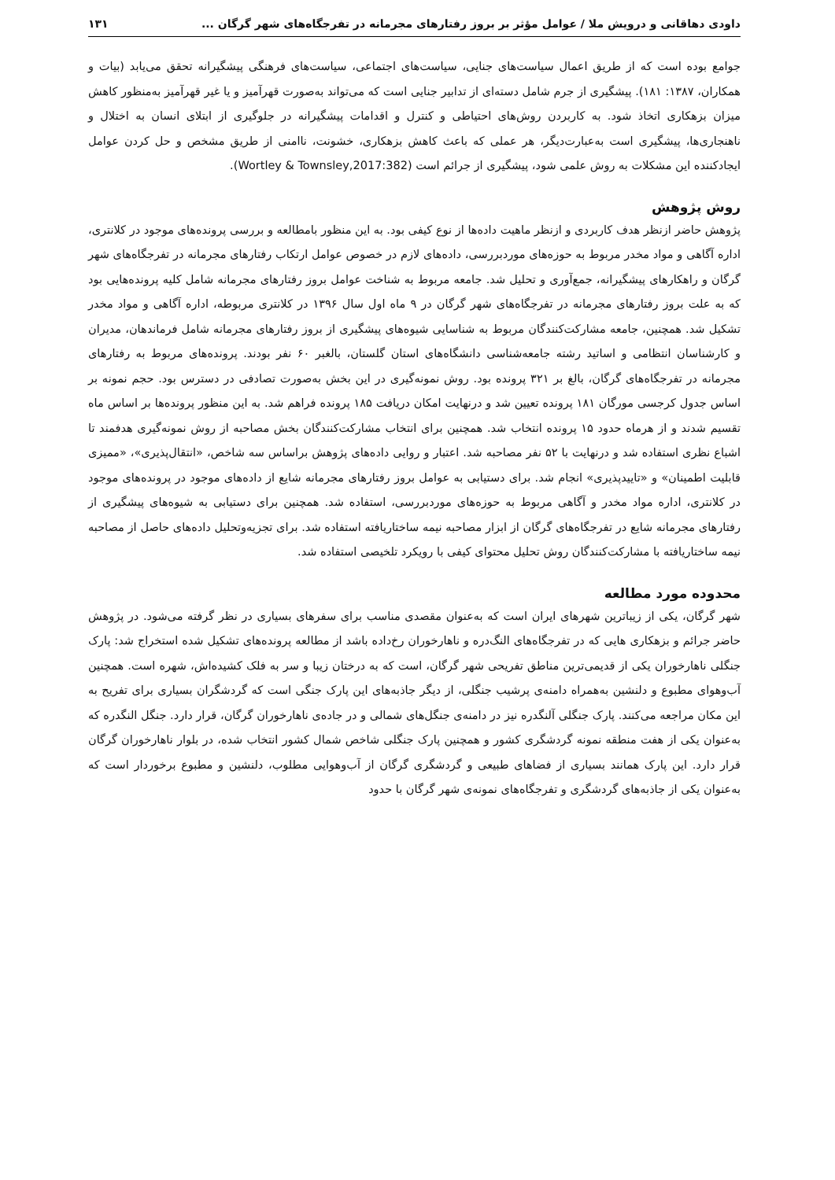داودی دهاقانی و درویش ملا / عوامل مؤثر بر بروز رفتارهای مجرمانه در تفرجگاه‌های شهر گرگان ... ۱۳۱
جوامع بوده است که از طریق اعمال سیاست‌های جنایی، سیاست‌های اجتماعی، سیاست‌های فرهنگی پیشگیرانه تحقق می‌یابد (بیات و همکاران، ۱۳۸۷: ۱۸۱). پیشگیری از جرم شامل دسته‌ای از تدابیر جنایی است که می‌تواند به‌صورت قهرآمیز و یا غیر قهرآمیز به‌منظور کاهش میزان بزهکاری اتخاذ شود. به کاربردن روش‌های احتیاطی و کنترل و اقدامات پیشگیرانه در جلوگیری از ابتلای انسان به اختلال و ناهنجاری‌ها، پیشگیری است به‌عبارت‌دیگر، هر عملی که باعث کاهش بزهکاری، خشونت، ناامنی از طریق مشخص و حل کردن عوامل ایجادکننده این مشکلات به روش علمی شود، پیشگیری از جرائم است (Wortley & Townsley,2017:382).
روش پژوهش
پژوهش حاضر ازنظر هدف کاربردی و ازنظر ماهیت داده‌ها از نوع کیفی بود. به این منظور بامطالعه و بررسی پرونده‌های موجود در کلانتری، اداره آگاهی و مواد مخدر مربوط به حوزه‌های موردبررسی، داده‌های لازم در خصوص عوامل ارتکاب رفتارهای مجرمانه در تفرجگاه‌های شهر گرگان و راهکارهای پیشگیرانه، جمع‌آوری و تحلیل شد. جامعه مربوط به شناخت عوامل بروز رفتارهای مجرمانه شامل کلیه پرونده‌هایی بود که به علت بروز رفتارهای مجرمانه در تفرجگاه‌های شهر گرگان در ۹ ماه اول سال ۱۳۹۶ در کلانتری مربوطه، اداره آگاهی و مواد مخدر تشکیل شد. همچنین، جامعه مشارکت‌کنندگان مربوط به شناسایی شیوه‌های پیشگیری از بروز رفتارهای مجرمانه شامل فرماندهان، مدیران و کارشناسان انتظامی و اساتید رشته جامعه‌شناسی دانشگاه‌های استان گلستان، بالغبر ۶۰ نفر بودند. پرونده‌های مربوط به رفتارهای مجرمانه در تفرجگاه‌های گرگان، بالغ بر ۳۲۱ پرونده بود. روش نمونه‌گیری در این بخش به‌صورت تصادفی در دسترس بود. حجم نمونه بر اساس جدول کرجسی مورگان ۱۸۱ پرونده تعیین شد و درنهایت امکان دریافت ۱۸۵ پرونده فراهم شد. به این منظور پرونده‌ها بر اساس ماه تقسیم شدند و از هرماه حدود ۱۵ پرونده انتخاب شد. همچنین برای انتخاب مشارکت‌کنندگان بخش مصاحبه از روش نمونه‌گیری هدفمند تا اشباع نظری استفاده شد و درنهایت با ۵۲ نفر مصاحبه شد. اعتبار و روایی داده‌های پژوهش براساس سه شاخص، «انتقال‌پذیری»، «ممیزی قابلیت اطمینان» و «تاییدپذیری» انجام شد. برای دستیابی به عوامل بروز رفتارهای مجرمانه شایع از داده‌های موجود در پرونده‌های موجود در کلانتری، اداره مواد مخدر و آگاهی مربوط به حوزه‌های موردبررسی، استفاده شد. همچنین برای دستیابی به شیوه‌های پیشگیری از رفتارهای مجرمانه شایع در تفرجگاه‌های گرگان از ابزار مصاحبه نیمه ساختاریافته استفاده شد. برای تجزیه‌وتحلیل داده‌های حاصل از مصاحبه نیمه ساختاریافته با مشارکت‌کنندگان روش تحلیل محتوای کیفی با رویکرد تلخیصی استفاده شد.
محدوده مورد مطالعه
شهر گرگان، یکی از زیباترین شهرهای ایران است که به‌عنوان مقصدی مناسب برای سفرهای بسیاری در نظر گرفته می‌شود. در پژوهش حاضر جرائم و بزهکاری هایی که در تفرجگاه‌های النگ‌دره و ناهارخوران رخ‌داده باشد از مطالعه پرونده‌های تشکیل شده استخراج شد: پارک جنگلی ناهارخوران یکی از قدیمی‌ترین مناطق تفریحی شهر گرگان، است که به درختان زیبا و سر به فلک کشیده‌اش، شهره است. همچنین آب‌وهوای مطبوع و دلنشین به‌همراه دامنه‌ی پرشیب جنگلی، از دیگر جاذبه‌های این پارک جنگی است که گردشگران بسیاری برای تفریح به این مکان مراجعه می‌کنند. پارک جنگلی آلنگدره نیز در دامنه‌ی جنگل‌های شمالی و در جاده‌ی ناهارخوران گرگان، قرار دارد. جنگل النگدره که به‌عنوان یکی از هفت منطقه نمونه گردشگری کشور و همچنین پارک جنگلی شاخص شمال کشور انتخاب شده، در بلوار ناهارخوران گرگان قرار دارد. این پارک همانند بسیاری از فضاهای طبیعی و گردشگری گرگان از آب‌وهوایی مطلوب، دلنشین و مطبوع برخوردار است که به‌عنوان یکی از جاذبه‌های گردشگری و تفرجگاه‌های نمونه‌ی شهر گرگان با حدود